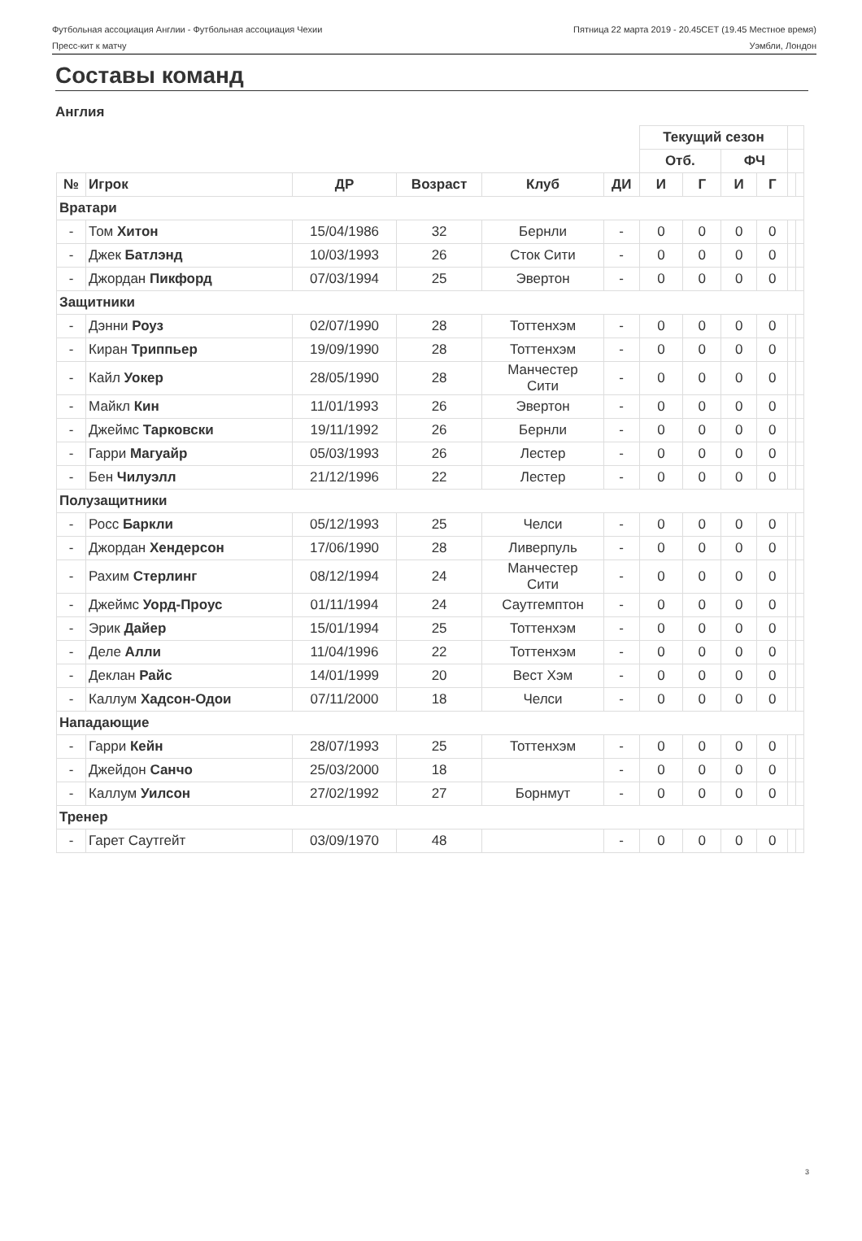Футбольная ассоциация Англии - Футбольная ассоциация Чехии Пятница 22 марта 2019 - 20.45CET (19.45 Местное время)
Пресс-кит к матчу Уэмбли, Лондон
Составы команд
Англия
| | | | | | | Текущий сезон | | | | | |
| --- | --- | --- | --- | --- | --- | --- | --- | --- | --- | --- | --- |
| | | | | | | Отб. | | ФЧ | | | |
| № | Игрок | ДР | Возраст | Клуб | ДИ | И | Г | И | Г | | |
| Вратари | | | | | | | | | | | |
| - | Том Хитон | 15/04/1986 | 32 | Бернли | - | 0 | 0 | 0 | 0 | | |
| - | Джек Батлэнд | 10/03/1993 | 26 | Сток Сити | - | 0 | 0 | 0 | 0 | | |
| - | Джордан Пикфорд | 07/03/1994 | 25 | Эвертон | - | 0 | 0 | 0 | 0 | | |
| Защитники | | | | | | | | | | | |
| - | Дэнни Роуз | 02/07/1990 | 28 | Тоттенхэм | - | 0 | 0 | 0 | 0 | | |
| - | Киран Триппьер | 19/09/1990 | 28 | Тоттенхэм | - | 0 | 0 | 0 | 0 | | |
| - | Кайл Уокер | 28/05/1990 | 28 | Манчестер Сити | - | 0 | 0 | 0 | 0 | | |
| - | Майкл Кин | 11/01/1993 | 26 | Эвертон | - | 0 | 0 | 0 | 0 | | |
| - | Джеймс Тарковски | 19/11/1992 | 26 | Бернли | - | 0 | 0 | 0 | 0 | | |
| - | Гарри Магуайр | 05/03/1993 | 26 | Лестер | - | 0 | 0 | 0 | 0 | | |
| - | Бен Чилуэлл | 21/12/1996 | 22 | Лестер | - | 0 | 0 | 0 | 0 | | |
| Полузащитники | | | | | | | | | | | |
| - | Росс Баркли | 05/12/1993 | 25 | Челси | - | 0 | 0 | 0 | 0 | | |
| - | Джордан Хендерсон | 17/06/1990 | 28 | Ливерпуль | - | 0 | 0 | 0 | 0 | | |
| - | Рахим Стерлинг | 08/12/1994 | 24 | Манчестер Сити | - | 0 | 0 | 0 | 0 | | |
| - | Джеймс Уорд-Проус | 01/11/1994 | 24 | Саутгемптон | - | 0 | 0 | 0 | 0 | | |
| - | Эрик Дайер | 15/01/1994 | 25 | Тоттенхэм | - | 0 | 0 | 0 | 0 | | |
| - | Деле Алли | 11/04/1996 | 22 | Тоттенхэм | - | 0 | 0 | 0 | 0 | | |
| - | Деклан Райс | 14/01/1999 | 20 | Вест Хэм | - | 0 | 0 | 0 | 0 | | |
| - | Каллум Хадсон-Одои | 07/11/2000 | 18 | Челси | - | 0 | 0 | 0 | 0 | | |
| Нападающие | | | | | | | | | | | |
| - | Гарри Кейн | 28/07/1993 | 25 | Тоттенхэм | - | 0 | 0 | 0 | 0 | | |
| - | Джейдон Санчо | 25/03/2000 | 18 | | - | 0 | 0 | 0 | 0 | | |
| - | Каллум Уилсон | 27/02/1992 | 27 | Борнмут | - | 0 | 0 | 0 | 0 | | |
| Тренер | | | | | | | | | | | |
| - | Гарет Саутгейт | 03/09/1970 | 48 | | - | 0 | 0 | 0 | 0 | | |
3